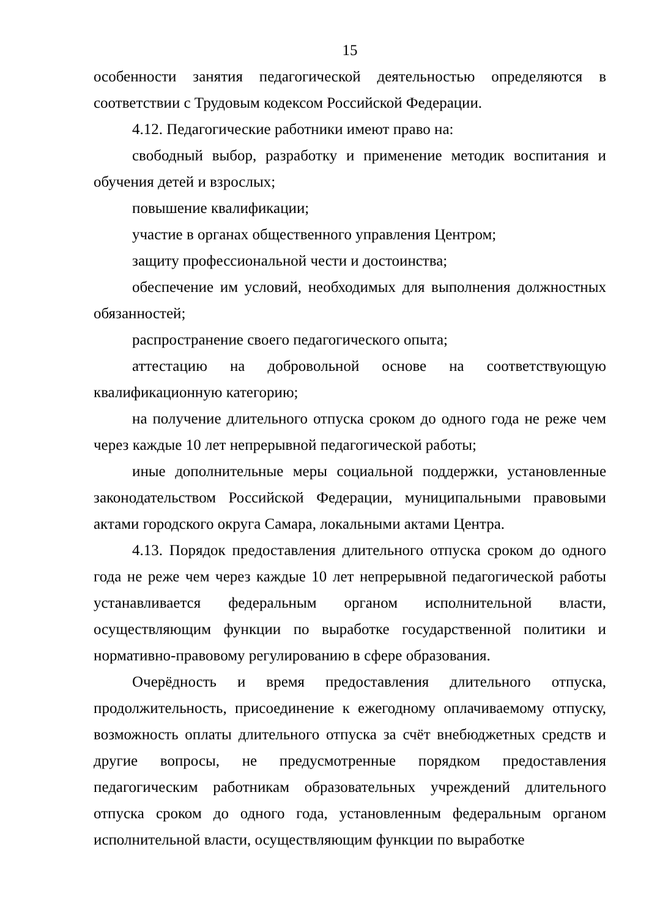15
особенности занятия педагогической деятельностью определяются в соответствии с Трудовым кодексом Российской Федерации.
4.12. Педагогические работники имеют право на:
свободный выбор, разработку и применение методик воспитания и обучения детей и взрослых;
повышение квалификации;
участие в органах общественного управления Центром;
защиту профессиональной чести и достоинства;
обеспечение им условий, необходимых для выполнения должностных обязанностей;
распространение своего педагогического опыта;
аттестацию на добровольной основе на соответствующую квалификационную категорию;
на получение длительного отпуска сроком до одного года не реже чем через каждые 10 лет непрерывной педагогической работы;
иные дополнительные меры социальной поддержки, установленные законодательством Российской Федерации, муниципальными правовыми актами городского округа Самара, локальными актами Центра.
4.13. Порядок предоставления длительного отпуска сроком до одного года не реже чем через каждые 10 лет непрерывной педагогической работы устанавливается федеральным органом исполнительной власти, осуществляющим функции по выработке государственной политики и нормативно-правовому регулированию в сфере образования.
Очерёдность и время предоставления длительного отпуска, продолжительность, присоединение к ежегодному оплачиваемому отпуску, возможность оплаты длительного отпуска за счёт внебюджетных средств и другие вопросы, не предусмотренные порядком предоставления педагогическим работникам образовательных учреждений длительного отпуска сроком до одного года, установленным федеральным органом исполнительной власти, осуществляющим функции по выработке